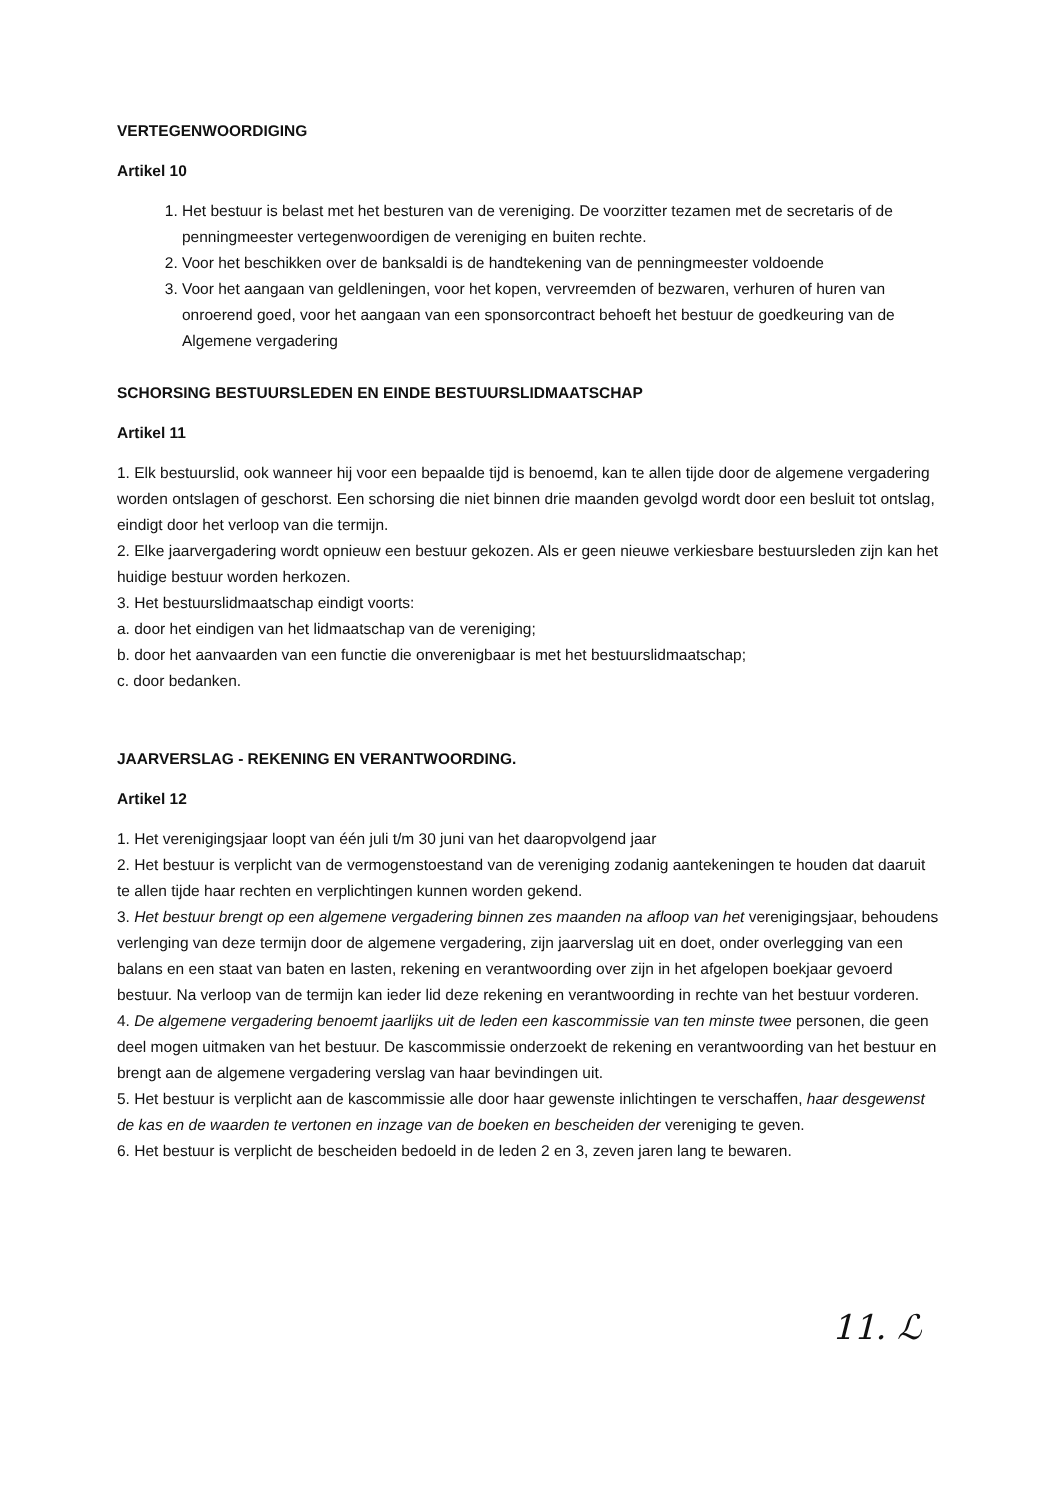VERTEGENWOORDIGING
Artikel 10
1. Het bestuur is belast met het besturen van de vereniging. De voorzitter tezamen met de secretaris of de penningmeester vertegenwoordigen de vereniging en buiten rechte.
2. Voor het beschikken over de banksaldi is de handtekening van de penningmeester voldoende
3. Voor het aangaan van geldleningen, voor het kopen, vervreemden of bezwaren, verhuren of huren van onroerend goed, voor het aangaan van een sponsorcontract behoeft het bestuur de goedkeuring van de Algemene vergadering
SCHORSING BESTUURSLEDEN EN EINDE BESTUURSLIDMAATSCHAP
Artikel 11
1. Elk bestuurslid, ook wanneer hij voor een bepaalde tijd is benoemd, kan te allen tijde door de algemene vergadering worden ontslagen of geschorst. Een schorsing die niet binnen drie maanden gevolgd wordt door een besluit tot ontslag, eindigt door het verloop van die termijn.
2. Elke jaarvergadering wordt opnieuw een bestuur gekozen. Als er geen nieuwe verkiesbare bestuursleden zijn kan het huidige bestuur worden herkozen.
3. Het bestuurslidmaatschap eindigt voorts:
a. door het eindigen van het lidmaatschap van de vereniging;
b. door het aanvaarden van een functie die onverenigbaar is met het bestuurslidmaatschap;
c. door bedanken.
JAARVERSLAG - REKENING EN VERANTWOORDING.
Artikel 12
1. Het verenigingsjaar loopt van één juli t/m 30 juni van het daaropvolgend jaar
2. Het bestuur is verplicht van de vermogenstoestand van de vereniging zodanig aantekeningen te houden dat daaruit te allen tijde haar rechten en verplichtingen kunnen worden gekend.
3. Het bestuur brengt op een algemene vergadering binnen zes maanden na afloop van het verenigingsjaar, behoudens verlenging van deze termijn door de algemene vergadering, zijn jaarverslag uit en doet, onder overlegging van een balans en een staat van baten en lasten, rekening en verantwoording over zijn in het afgelopen boekjaar gevoerd bestuur. Na verloop van de termijn kan ieder lid deze rekening en verantwoording in rechte van het bestuur vorderen.
4. De algemene vergadering benoemt jaarlijks uit de leden een kascommissie van ten minste twee personen, die geen deel mogen uitmaken van het bestuur. De kascommissie onderzoekt de rekening en verantwoording van het bestuur en brengt aan de algemene vergadering verslag van haar bevindingen uit.
5. Het bestuur is verplicht aan de kascommissie alle door haar gewenste inlichtingen te verschaffen, haar desgewenst de kas en de waarden te vertonen en inzage van de boeken en bescheiden der vereniging te geven.
6. Het bestuur is verplicht de bescheiden bedoeld in de leden 2 en 3, zeven jaren lang te bewaren.
11. ℒ